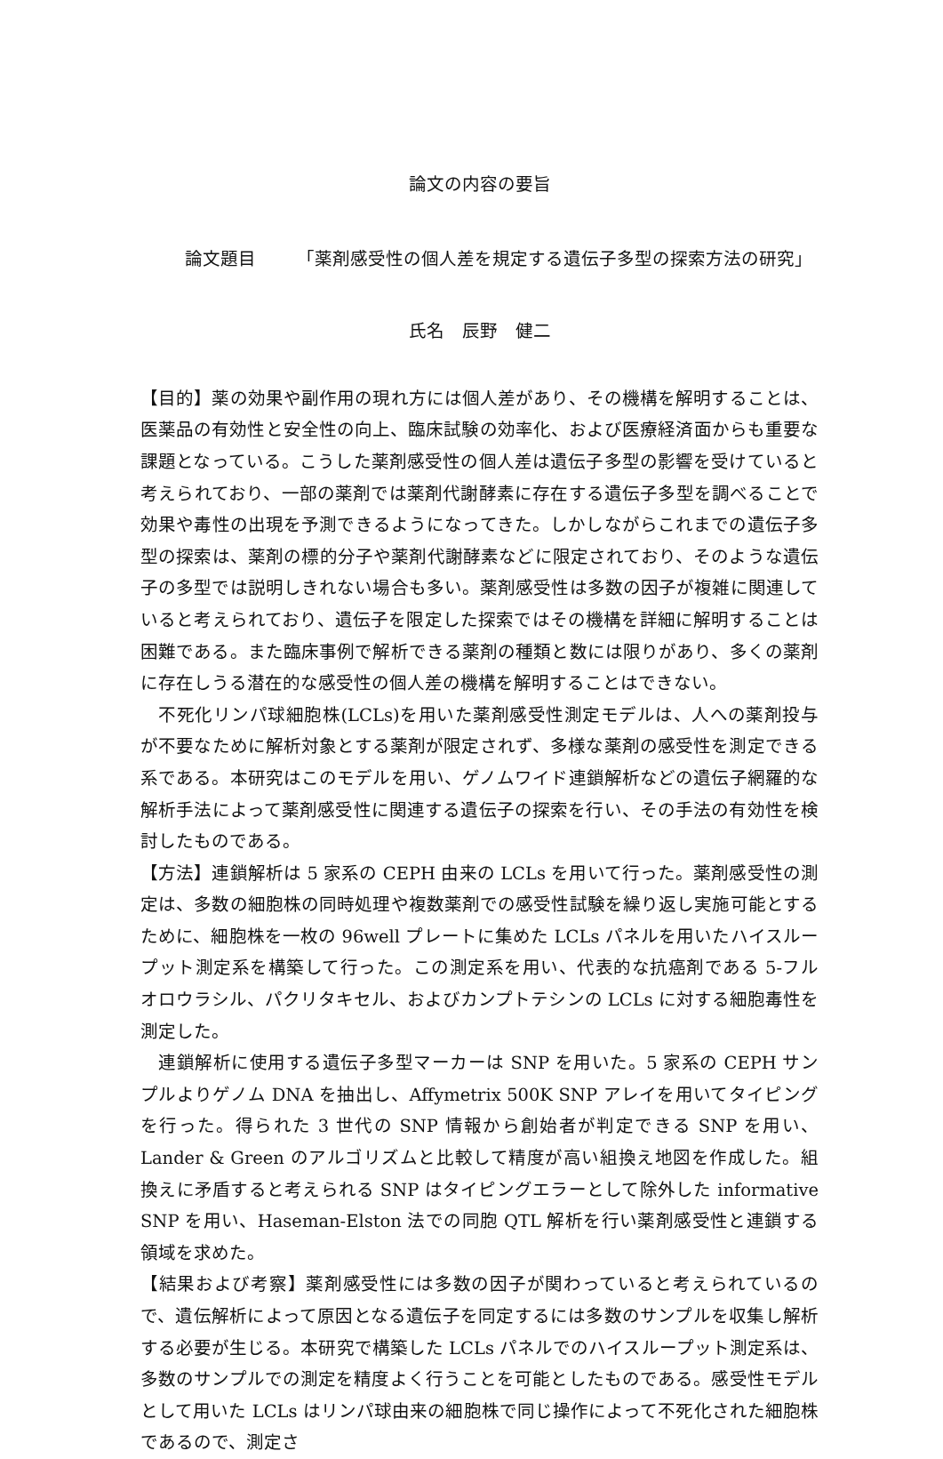論文の内容の要旨
論文題目 「薬剤感受性の個人差を規定する遺伝子多型の探索方法の研究」
氏名　辰野　健二
【目的】薬の効果や副作用の現れ方には個人差があり、その機構を解明することは、医薬品の有効性と安全性の向上、臨床試験の効率化、および医療経済面からも重要な課題となっている。こうした薬剤感受性の個人差は遺伝子多型の影響を受けていると考えられており、一部の薬剤では薬剤代謝酵素に存在する遺伝子多型を調べることで効果や毒性の出現を予測できるようになってきた。しかしながらこれまでの遺伝子多型の探索は、薬剤の標的分子や薬剤代謝酵素などに限定されており、そのような遺伝子の多型では説明しきれない場合も多い。薬剤感受性は多数の因子が複雑に関連していると考えられており、遺伝子を限定した探索ではその機構を詳細に解明することは困難である。また臨床事例で解析できる薬剤の種類と数には限りがあり、多くの薬剤に存在しうる潜在的な感受性の個人差の機構を解明することはできない。
　不死化リンパ球細胞株(LCLs)を用いた薬剤感受性測定モデルは、人への薬剤投与が不要なために解析対象とする薬剤が限定されず、多様な薬剤の感受性を測定できる系である。本研究はこのモデルを用い、ゲノムワイド連鎖解析などの遺伝子網羅的な解析手法によって薬剤感受性に関連する遺伝子の探索を行い、その手法の有効性を検討したものである。
【方法】連鎖解析は 5 家系の CEPH 由来の LCLs を用いて行った。薬剤感受性の測定は、多数の細胞株の同時処理や複数薬剤での感受性試験を繰り返し実施可能とするために、細胞株を一枚の 96well プレートに集めた LCLs パネルを用いたハイスループット測定系を構築して行った。この測定系を用い、代表的な抗癌剤である 5-フルオロウラシル、パクリタキセル、およびカンプトテシンの LCLs に対する細胞毒性を測定した。
　連鎖解析に使用する遺伝子多型マーカーは SNP を用いた。5 家系の CEPH サンプルよりゲノム DNA を抽出し、Affymetrix 500K SNP アレイを用いてタイピングを行った。得られた 3 世代の SNP 情報から創始者が判定できる SNP を用い、Lander & Green のアルゴリズムと比較して精度が高い組換え地図を作成した。組換えに矛盾すると考えられる SNP はタイピングエラーとして除外した informative SNP を用い、Haseman-Elston 法での同胞 QTL 解析を行い薬剤感受性と連鎖する領域を求めた。
【結果および考察】薬剤感受性には多数の因子が関わっていると考えられているので、遺伝解析によって原因となる遺伝子を同定するには多数のサンプルを収集し解析する必要が生じる。本研究で構築した LCLs パネルでのハイスループット測定系は、多数のサンプルでの測定を精度よく行うことを可能としたものである。感受性モデルとして用いた LCLs はリンパ球由来の細胞株で同じ操作によって不死化された細胞株であるので、測定さ